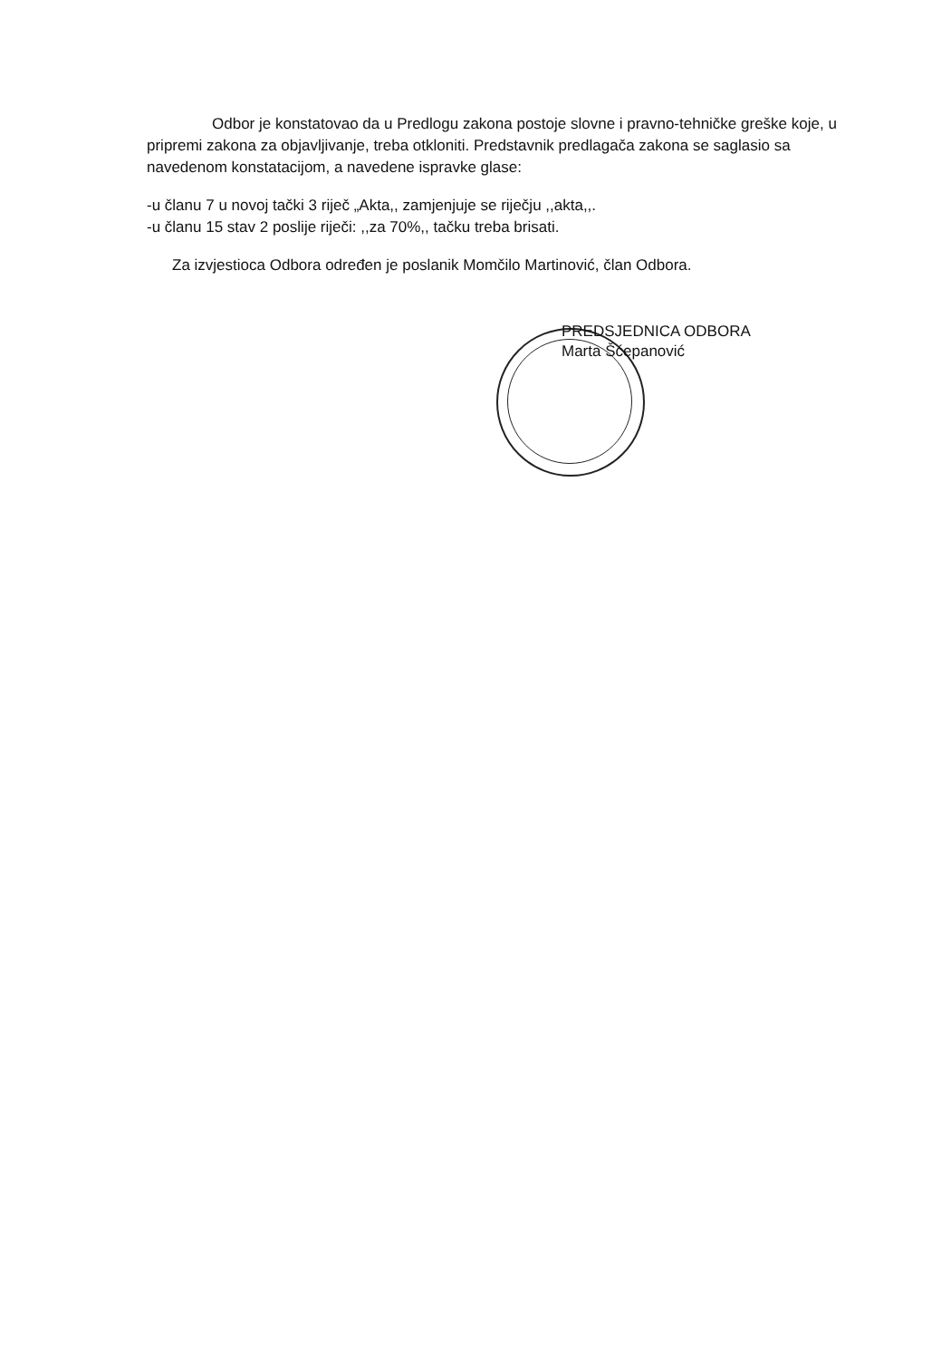Odbor je konstatovao da u Predlogu zakona postoje slovne i pravno-tehničke greške koje, u pripremi zakona za objavljivanje, treba otkloniti. Predstavnik predlagača zakona se saglasio sa navedenom konstatacijom, a navedene ispravke glase:
-u članu 7 u novoj tački 3 riječ „Akta,, zamjenjuje se riječju ,,akta,,.
-u članu 15 stav 2 poslije riječi: ,,za 70%,, tačku treba brisati.
Za izvjestioca Odbora određen je poslanik Momčilo Martinović, član Odbora.
PREDSJEDNICA ODBORA
Marta Šćepanović